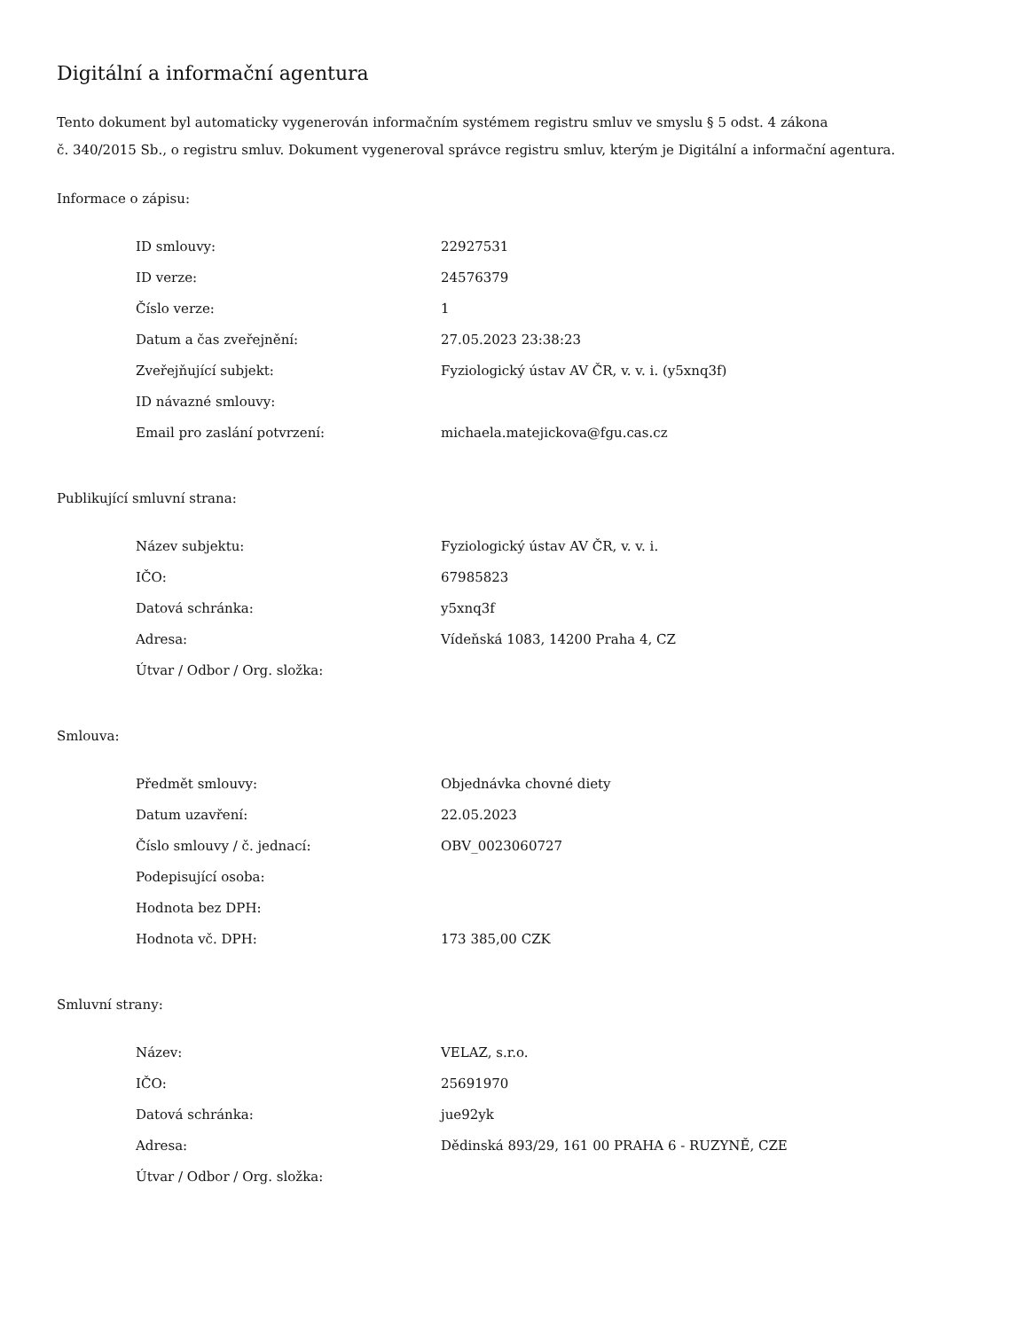Digitální a informační agentura
Tento dokument byl automaticky vygenerován informačním systémem registru smluv ve smyslu § 5 odst. 4 zákona
č. 340/2015 Sb., o registru smluv. Dokument vygeneroval správce registru smluv, kterým je Digitální a informační agentura.
Informace o zápisu:
| ID smlouvy: | 22927531 |
| ID verze: | 24576379 |
| Číslo verze: | 1 |
| Datum a čas zveřejnění: | 27.05.2023 23:38:23 |
| Zveřejňující subjekt: | Fyziologický ústav AV ČR, v. v. i. (y5xnq3f) |
| ID návazné smlouvy: | |
| Email pro zaslání potvrzení: | michaela.matejickova@fgu.cas.cz |
Publikující smluvní strana:
| Název subjektu: | Fyziologický ústav AV ČR, v. v. i. |
| IČO: | 67985823 |
| Datová schránka: | y5xnq3f |
| Adresa: | Vídeňská 1083, 14200 Praha 4, CZ |
| Útvar / Odbor / Org. složka: | |
Smlouva:
| Předmět smlouvy: | Objednávka chovné diety |
| Datum uzavření: | 22.05.2023 |
| Číslo smlouvy / č. jednací: | OBV_0023060727 |
| Podepisující osoba: | |
| Hodnota bez DPH: | |
| Hodnota vč. DPH: | 173 385,00 CZK |
Smluvní strany:
| Název: | VELAZ, s.r.o. |
| IČO: | 25691970 |
| Datová schránka: | jue92yk |
| Adresa: | Dědinská 893/29, 161 00 PRAHA 6 - RUZYNĚ, CZE |
| Útvar / Odbor / Org. složka: | |